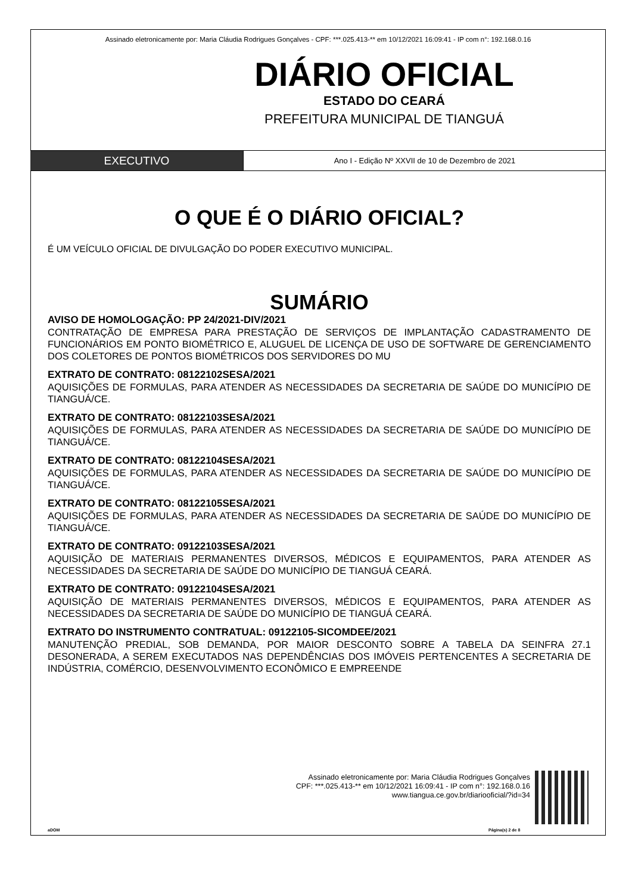Assinado eletronicamente por: Maria Cláudia Rodrigues Gonçalves - CPF: ***.025.413-** em 10/12/2021 16:09:41 - IP com n°: 192.168.0.16
DIÁRIO OFICIAL
ESTADO DO CEARÁ
PREFEITURA MUNICIPAL DE TIANGUÁ
EXECUTIVO
Ano I - Edição Nº XXVII de 10 de Dezembro de 2021
O QUE É O DIÁRIO OFICIAL?
É UM VEÍCULO OFICIAL DE DIVULGAÇÃO DO PODER EXECUTIVO MUNICIPAL.
SUMÁRIO
AVISO DE HOMOLOGAÇÃO: PP 24/2021-DIV/2021
CONTRATAÇÃO DE EMPRESA PARA PRESTAÇÃO DE SERVIÇOS DE IMPLANTAÇÃO CADASTRAMENTO DE FUNCIONÁRIOS EM PONTO BIOMÉTRICO E, ALUGUEL DE LICENÇA DE USO DE SOFTWARE DE GERENCIAMENTO DOS COLETORES DE PONTOS BIOMÉTRICOS DOS SERVIDORES DO MU
EXTRATO DE CONTRATO: 08122102SESA/2021
AQUISIÇÕES DE FORMULAS, PARA ATENDER AS NECESSIDADES DA SECRETARIA DE SAÚDE DO MUNICÍPIO DE TIANGUÁ/CE.
EXTRATO DE CONTRATO: 08122103SESA/2021
AQUISIÇÕES DE FORMULAS, PARA ATENDER AS NECESSIDADES DA SECRETARIA DE SAÚDE DO MUNICÍPIO DE TIANGUÁ/CE.
EXTRATO DE CONTRATO: 08122104SESA/2021
AQUISIÇÕES DE FORMULAS, PARA ATENDER AS NECESSIDADES DA SECRETARIA DE SAÚDE DO MUNICÍPIO DE TIANGUÁ/CE.
EXTRATO DE CONTRATO: 08122105SESA/2021
AQUISIÇÕES DE FORMULAS, PARA ATENDER AS NECESSIDADES DA SECRETARIA DE SAÚDE DO MUNICÍPIO DE TIANGUÁ/CE.
EXTRATO DE CONTRATO: 09122103SESA/2021
AQUISIÇÃO DE MATERIAIS PERMANENTES DIVERSOS, MÉDICOS E EQUIPAMENTOS, PARA ATENDER AS NECESSIDADES DA SECRETARIA DE SAÚDE DO MUNICÍPIO DE TIANGUÁ CEARÁ.
EXTRATO DE CONTRATO: 09122104SESA/2021
AQUISIÇÃO DE MATERIAIS PERMANENTES DIVERSOS, MÉDICOS E EQUIPAMENTOS, PARA ATENDER AS NECESSIDADES DA SECRETARIA DE SAÚDE DO MUNICÍPIO DE TIANGUÁ CEARÁ.
EXTRATO DO INSTRUMENTO CONTRATUAL: 09122105-SICOMDEE/2021
MANUTENÇÃO PREDIAL, SOB DEMANDA, POR MAIOR DESCONTO SOBRE A TABELA DA SEINFRA 27.1 DESONERADA, A SEREM EXECUTADOS NAS DEPENDÊNCIAS DOS IMÓVEIS PERTENCENTES A SECRETARIA DE INDÚSTRIA, COMÉRCIO, DESENVOLVIMENTO ECONÔMICO E EMPREENDE
Assinado eletronicamente por: Maria Cláudia Rodrigues Gonçalves
CPF: ***.025.413-** em 10/12/2021 16:09:41 - IP com n°: 192.168.0.16
www.tiangua.ce.gov.br/diariooficial/?id=34
aDOM Página(s) 2 de 8